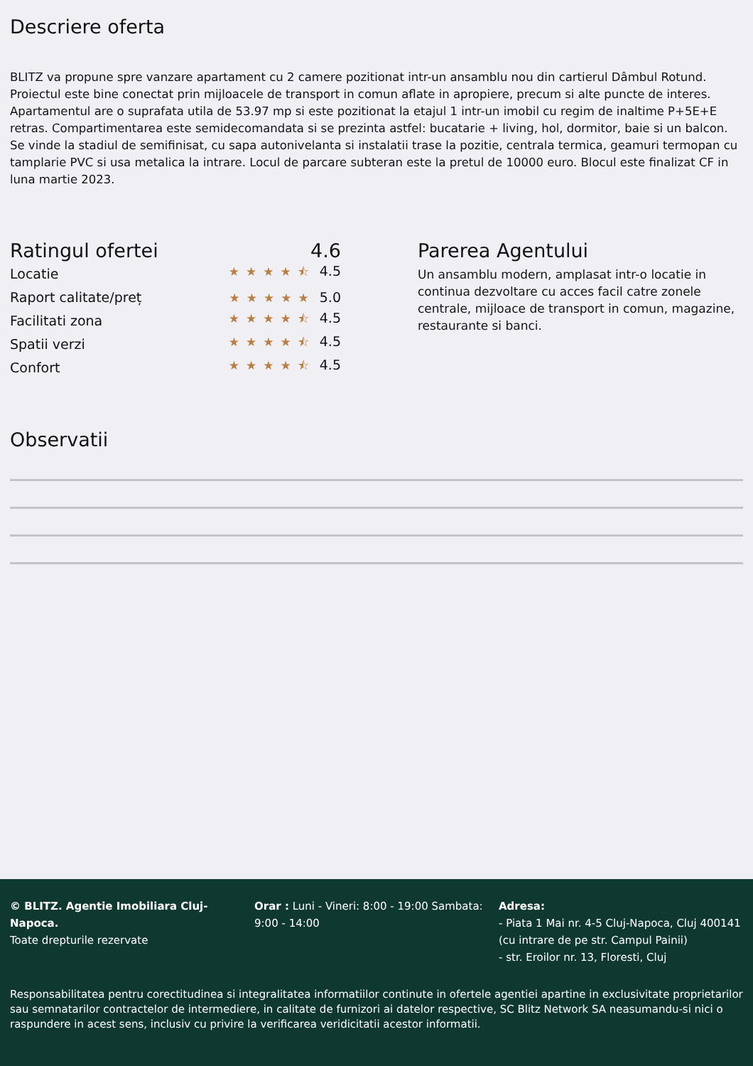Descriere oferta
BLITZ va propune spre vanzare apartament cu 2 camere pozitionat intr-un ansamblu nou din cartierul Dâmbul Rotund. Proiectul este bine conectat prin mijloacele de transport in comun aflate in apropiere, precum si alte puncte de interes. Apartamentul are o suprafata utila de 53.97 mp si este pozitionat la etajul 1 intr-un imobil cu regim de inaltime P+5E+E retras. Compartimentarea este semidecomandata si se prezinta astfel: bucatarie + living, hol, dormitor, baie si un balcon. Se vinde la stadiul de semifinisat, cu sapa autonivelanta si instalatii trase la pozitie, centrala termica, geamuri termopan cu tamplarie PVC si usa metalica la intrare. Locul de parcare subteran este la pretul de 10000 euro. Blocul este finalizat CF in luna martie 2023.
Ratingul ofertei 4.6
Locatie ★★★★⯪ 4.5
Raport calitate/preț ★★★★★ 5.0
Facilitati zona ★★★★⯪ 4.5
Spatii verzi ★★★★⯪ 4.5
Confort ★★★★⯪ 4.5
Parerea Agentului
Un ansamblu modern, amplasat intr-o locatie in continua dezvoltare cu acces facil catre zonele centrale, mijloace de transport in comun, magazine, restaurante si banci.
Observatii
© BLITZ. Agentie Imobiliara Cluj-Napoca.
Toate drepturile rezervate
Orar : Luni - Vineri: 8:00 - 19:00 Sambata: 9:00 - 14:00
Adresa:
- Piata 1 Mai nr. 4-5 Cluj-Napoca, Cluj 400141 (cu intrare de pe str. Campul Painii)
- str. Eroilor nr. 13, Floresti, Cluj
Responsabilitatea pentru corectitudinea si integralitatea informatiilor continute in ofertele agentiei apartine in exclusivitate proprietarilor sau semnatarilor contractelor de intermediere, in calitate de furnizori ai datelor respective, SC Blitz Network SA neasumandu-si nici o raspundere in acest sens, inclusiv cu privire la verificarea veridicitatii acestor informatii.